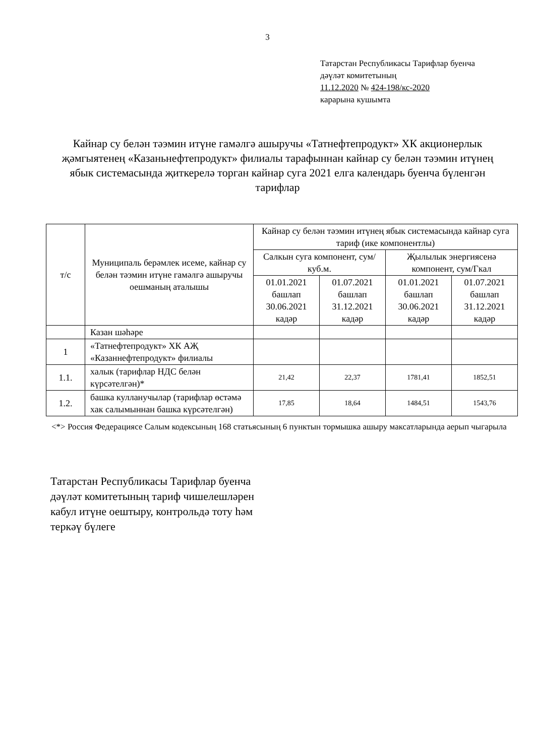3
Татарстан Республикасы Тарифлар буенча
дәүләт комитетының
11.12.2020 № 424-198/кс-2020
карарына кушымта
Кайнар су белән тәэмин итүне гамәлгә ашыручы «Татнефтепродукт» ХК акционерлык җәмгыятенең «Казаньнефтепродукт» филиалы тарафыннан кайнар су белән тәэмин итүнең ябык системасында җиткерелә торган кайнар суга 2021 елга календарь буенча бүленгән тарифлар
| т/с | Муниципаль берәмлек исеме, кайнар су белән тәэмин итүне гамәлгә ашыручы оешманың аталышы | Кайнар су белән тәэмин итүнең ябык системасында кайнар суга тариф (ике компонентлы) | | | |
| --- | --- | --- | --- | --- | --- |
| | | Салкын суга компонент, сум/куб.м. | | Җылылык энергиясенә компонент, сум/Гкал | |
| | | 01.01.2021 башлап 30.06.2021 кадәр | 01.07.2021 башлап 31.12.2021 кадәр | 01.01.2021 башлап 30.06.2021 кадәр | 01.07.2021 башлап 31.12.2021 кадәр |
| | Казан шәһәре | | | | |
| 1 | «Татнефтепродукт» ХК АҖ «Казаннефтепродукт» филиалы | | | | |
| 1.1. | халык (тарифлар НДС белән күрсәтелгән)* | 21,42 | 22,37 | 1781,41 | 1852,51 |
| 1.2. | башка кулланучылар (тарифлар өстәмә хак салымыннан башка күрсәтелгән) | 17,85 | 18,64 | 1484,51 | 1543,76 |
<*> Россия Федерациясе Салым кодексының 168 статьясының 6 пунктын тормышка ашыру максатларында аерып чыгарыла
Татарстан Республикасы Тарифлар буенча
дәүләт комитетының тариф чишелешләрен
кабул итүне оештыру, контрольдә тоту һәм
теркәү бүлеге